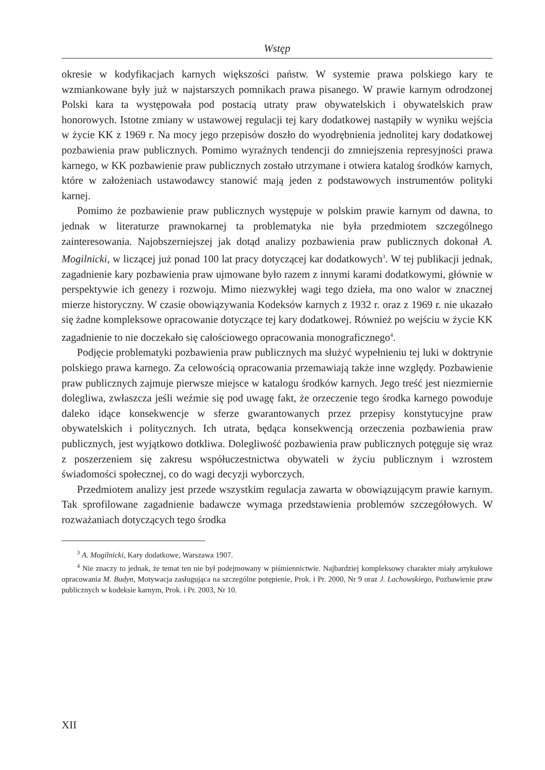Wstęp
okresie w kodyfikacjach karnych większości państw. W systemie prawa polskiego kary te wzmiankowane były już w najstarszych pomnikach prawa pisanego. W prawie karnym odrodzonej Polski kara ta występowała pod postacią utraty praw obywatelskich i obywatelskich praw honorowych. Istotne zmiany w ustawowej regulacji tej kary dodatkowej nastąpiły w wyniku wejścia w życie KK z 1969 r. Na mocy jego przepisów doszło do wyodrębnienia jednolitej kary dodatkowej pozbawienia praw publicznych. Pomimo wyraźnych tendencji do zmniejszenia represyjności prawa karnego, w KK pozbawienie praw publicznych zostało utrzymane i otwiera katalog środków karnych, które w założeniach ustawodawcy stanowić mają jeden z podstawowych instrumentów polityki karnej.
Pomimo że pozbawienie praw publicznych występuje w polskim prawie karnym od dawna, to jednak w literaturze prawnokarnej ta problematyka nie była przedmiotem szczególnego zainteresowania. Najobszerniejszej jak dotąd analizy pozbawienia praw publicznych dokonał A. Mogilnicki, w liczącej już ponad 100 lat pracy dotyczącej kar dodatkowych<sup>3</sup>. W tej publikacji jednak, zagadnienie kary pozbawienia praw ujmowane było razem z innymi karami dodatkowymi, głównie w perspektywie ich genezy i rozwoju. Mimo niezwykłej wagi tego dzieła, ma ono walor w znacznej mierze historyczny. W czasie obowiązywania Kodeksów karnych z 1932 r. oraz z 1969 r. nie ukazało się żadne kompleksowe opracowanie dotyczące tej kary dodatkowej. Również po wejściu w życie KK zagadnienie to nie doczekało się całościowego opracowania monograficznego<sup>4</sup>.
Podjęcie problematyki pozbawienia praw publicznych ma służyć wypełnieniu tej luki w doktrynie polskiego prawa karnego. Za celowością opracowania przemawiają także inne względy. Pozbawienie praw publicznych zajmuje pierwsze miejsce w katalogu środków karnych. Jego treść jest niezmiernie dolegliwa, zwłaszcza jeśli weźmie się pod uwagę fakt, że orzeczenie tego środka karnego powoduje daleko idące konsekwencje w sferze gwarantowanych przez przepisy konstytucyjne praw obywatelskich i politycznych. Ich utrata, będąca konsekwencją orzeczenia pozbawienia praw publicznych, jest wyjątkowo dotkliwa. Dolegliwość pozbawienia praw publicznych potęguje się wraz z poszerzeniem się zakresu współuczestnictwa obywateli w życiu publicznym i wzrostem świadomości społecznej, co do wagi decyzji wyborczych.
Przedmiotem analizy jest przede wszystkim regulacja zawarta w obowiązującym prawie karnym. Tak sprofilowane zagadnienie badawcze wymaga przedstawienia problemów szczegółowych. W rozważaniach dotyczących tego środka
<sup>3</sup> A. Mogilnicki, Kary dodatkowe, Warszawa 1907.
<sup>4</sup> Nie znaczy to jednak, że temat ten nie był podejmowany w piśmiennictwie. Najbardziej kompleksowy charakter miały artykułowe opracowania M. Budyn, Motywacja zasługująca na szczególne potępienie, Prok. i Pr. 2000, Nr 9 oraz J. Lachowskiego, Pozbawienie praw publicznych w kodeksie karnym, Prok. i Pr. 2003, Nr 10.
XII